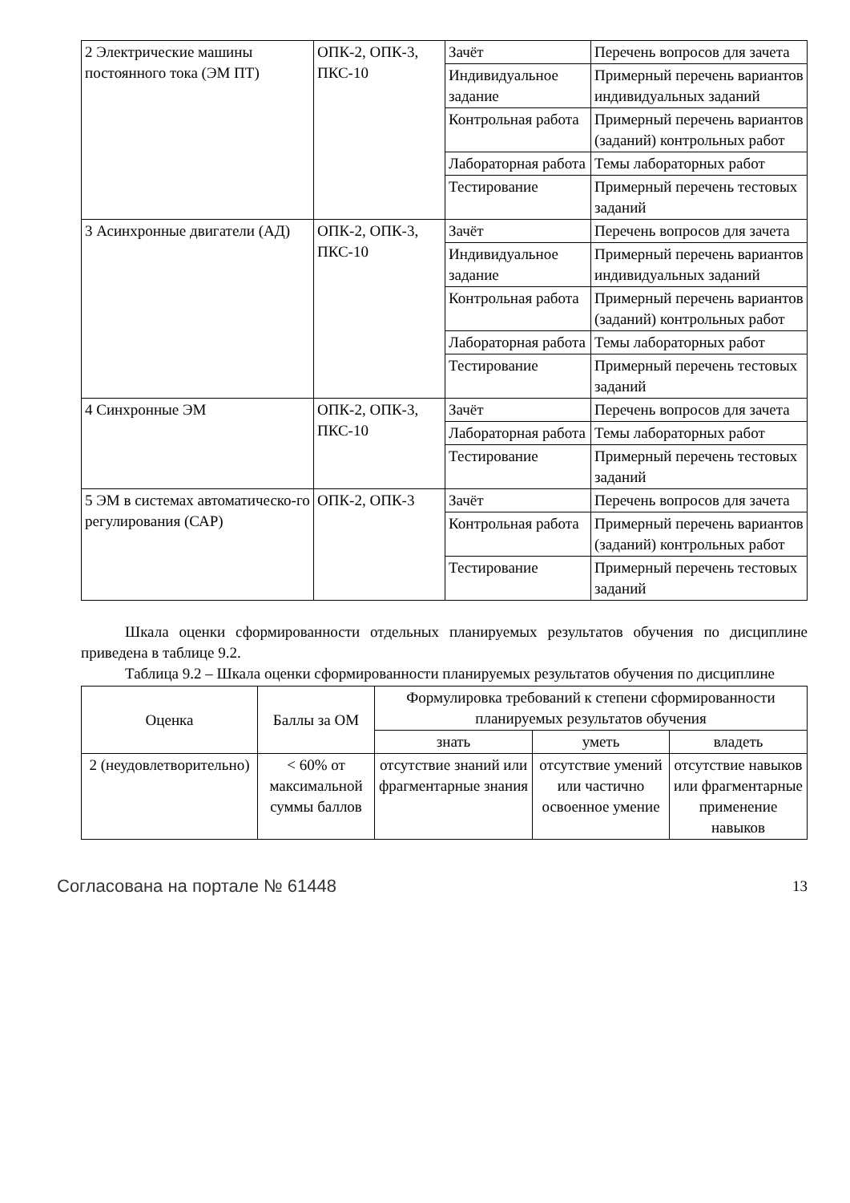| 2 Электрические машины постоянного тока (ЭМ ПТ) | ОПК-2, ОПК-3, ПКС-10 | Зачёт | Перечень вопросов для зачета |
| | | Индивидуальное задание | Примерный перечень вариантов индивидуальных заданий |
| | | Контрольная работа | Примерный перечень вариантов (заданий) контрольных работ |
| | | Лабораторная работа | Темы лабораторных работ |
| | | Тестирование | Примерный перечень тестовых заданий |
| 3 Асинхронные двигатели (АД) | ОПК-2, ОПК-3, ПКС-10 | Зачёт | Перечень вопросов для зачета |
| | | Индивидуальное задание | Примерный перечень вариантов индивидуальных заданий |
| | | Контрольная работа | Примерный перечень вариантов (заданий) контрольных работ |
| | | Лабораторная работа | Темы лабораторных работ |
| | | Тестирование | Примерный перечень тестовых заданий |
| 4 Синхронные ЭМ | ОПК-2, ОПК-3, ПКС-10 | Зачёт | Перечень вопросов для зачета |
| | | Лабораторная работа | Темы лабораторных работ |
| | | Тестирование | Примерный перечень тестовых заданий |
| 5 ЭМ в системах автоматическо-го регулирования (САР) | ОПК-2, ОПК-3 | Зачёт | Перечень вопросов для зачета |
| | | Контрольная работа | Примерный перечень вариантов (заданий) контрольных работ |
| | | Тестирование | Примерный перечень тестовых заданий |
Шкала оценки сформированности отдельных планируемых результатов обучения по дисциплине приведена в таблице 9.2.
Таблица 9.2 – Шкала оценки сформированности планируемых результатов обучения по дисциплине
| Оценка | Баллы за ОМ | Формулировка требований к степени сформированности планируемых результатов обучения | | |
| --- | --- | --- | --- | --- |
| | | знать | уметь | владеть |
| 2 (неудовлетворительно) | < 60% от максимальной суммы баллов | отсутствие знаний или фрагментарные знания | отсутствие умений или частично освоенное умение | отсутствие навыков или фрагментарные применение навыков |
Согласована на портале № 61448 13